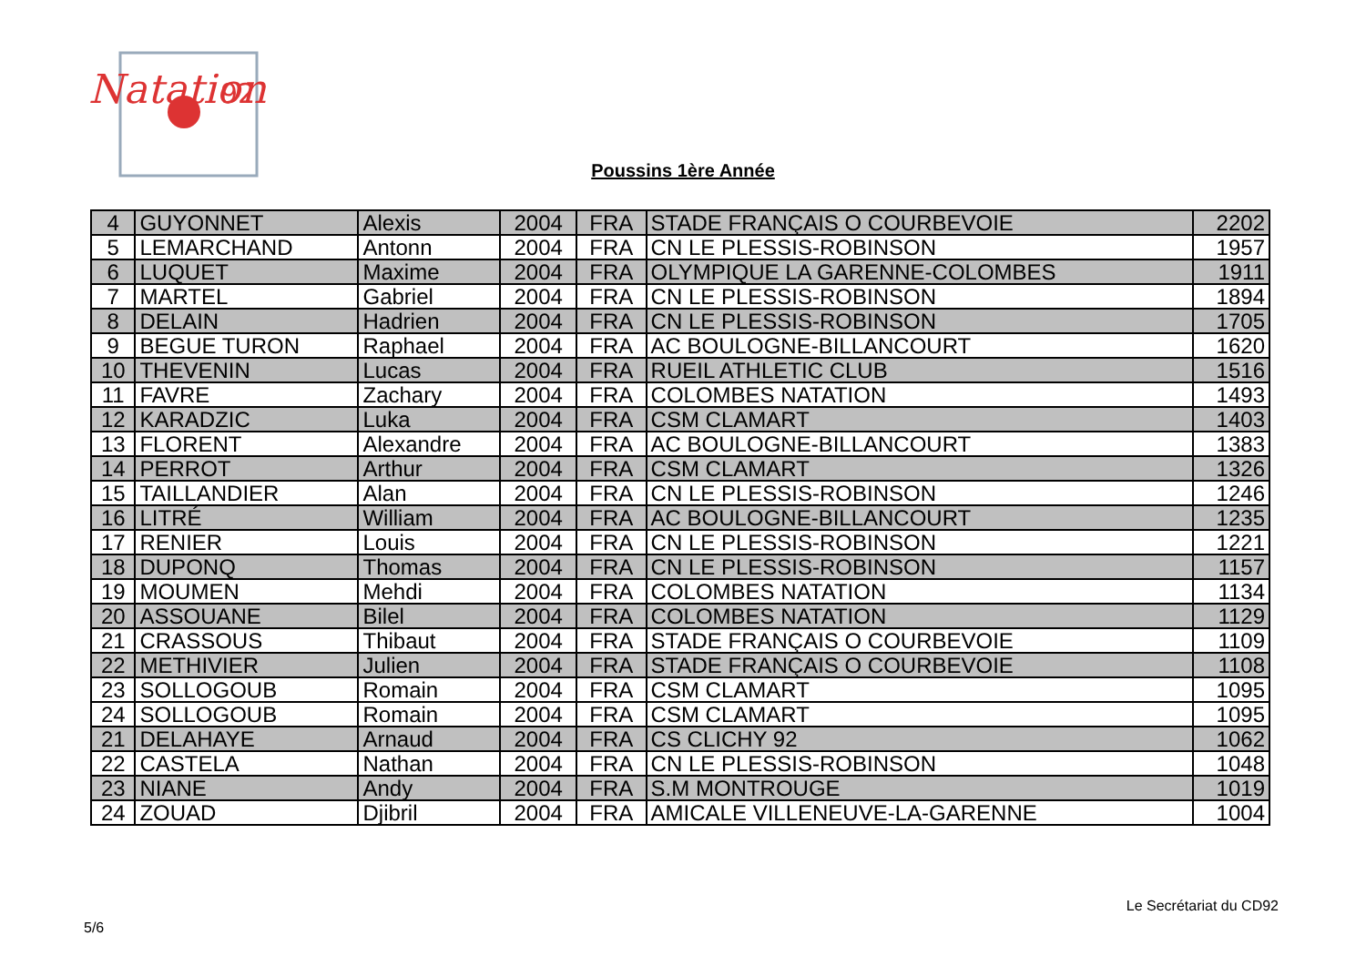Natation
92
Poussins 1ère Année
| 4 | GUYONNET | Alexis | 2004 | FRA | STADE FRANÇAIS O COURBEVOIE | 2202 |
| 5 | LEMARCHAND | Antonn | 2004 | FRA | CN LE PLESSIS-ROBINSON | 1957 |
| 6 | LUQUET | Maxime | 2004 | FRA | OLYMPIQUE LA GARENNE-COLOMBES | 1911 |
| 7 | MARTEL | Gabriel | 2004 | FRA | CN LE PLESSIS-ROBINSON | 1894 |
| 8 | DELAIN | Hadrien | 2004 | FRA | CN LE PLESSIS-ROBINSON | 1705 |
| 9 | BEGUE TURON | Raphael | 2004 | FRA | AC BOULOGNE-BILLANCOURT | 1620 |
| 10 | THEVENIN | Lucas | 2004 | FRA | RUEIL ATHLETIC CLUB | 1516 |
| 11 | FAVRE | Zachary | 2004 | FRA | COLOMBES NATATION | 1493 |
| 12 | KARADZIC | Luka | 2004 | FRA | CSM CLAMART | 1403 |
| 13 | FLORENT | Alexandre | 2004 | FRA | AC BOULOGNE-BILLANCOURT | 1383 |
| 14 | PERROT | Arthur | 2004 | FRA | CSM CLAMART | 1326 |
| 15 | TAILLANDIER | Alan | 2004 | FRA | CN LE PLESSIS-ROBINSON | 1246 |
| 16 | LITRÉ | William | 2004 | FRA | AC BOULOGNE-BILLANCOURT | 1235 |
| 17 | RENIER | Louis | 2004 | FRA | CN LE PLESSIS-ROBINSON | 1221 |
| 18 | DUPONQ | Thomas | 2004 | FRA | CN LE PLESSIS-ROBINSON | 1157 |
| 19 | MOUMEN | Mehdi | 2004 | FRA | COLOMBES NATATION | 1134 |
| 20 | ASSOUANE | Bilel | 2004 | FRA | COLOMBES NATATION | 1129 |
| 21 | CRASSOUS | Thibaut | 2004 | FRA | STADE FRANÇAIS O COURBEVOIE | 1109 |
| 22 | METHIVIER | Julien | 2004 | FRA | STADE FRANÇAIS O COURBEVOIE | 1108 |
| 23 | SOLLOGOUB | Romain | 2004 | FRA | CSM CLAMART | 1095 |
| 24 | SOLLOGOUB | Romain | 2004 | FRA | CSM CLAMART | 1095 |
| 21 | DELAHAYE | Arnaud | 2004 | FRA | CS CLICHY 92 | 1062 |
| 22 | CASTELA | Nathan | 2004 | FRA | CN LE PLESSIS-ROBINSON | 1048 |
| 23 | NIANE | Andy | 2004 | FRA | S.M MONTROUGE | 1019 |
| 24 | ZOUAD | Djibril | 2004 | FRA | AMICALE VILLENEUVE-LA-GARENNE | 1004 |
Le Secrétariat du CD92
5/6